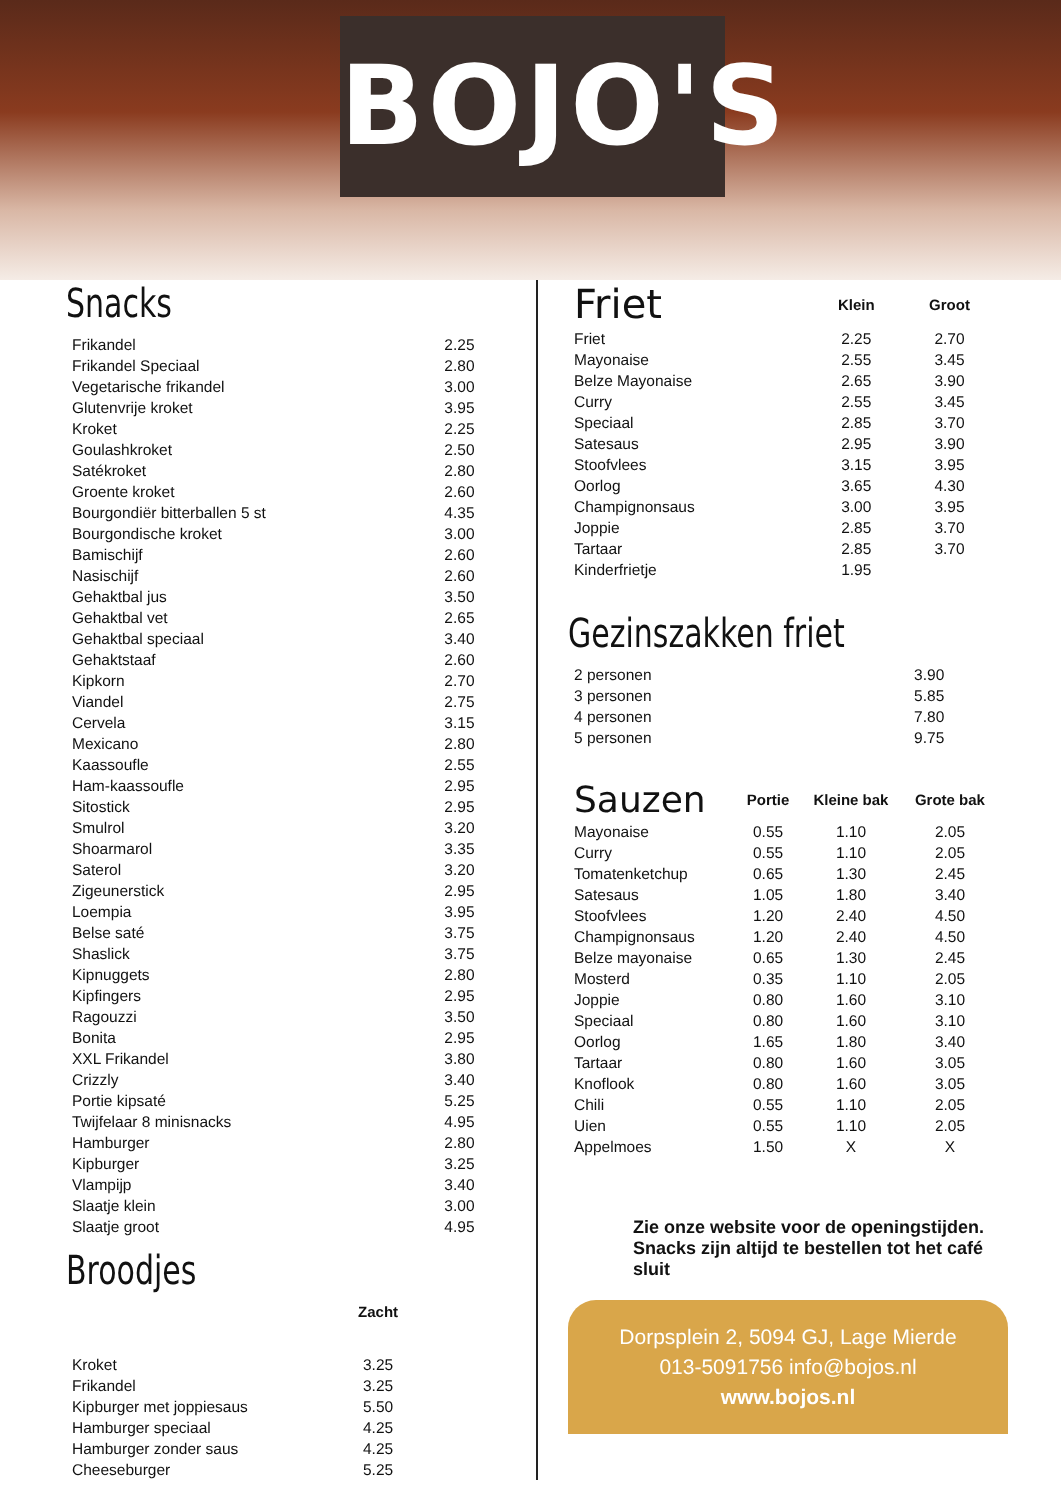BOJO'S
Snacks
| Frikandel | 2.25 |
| Frikandel Speciaal | 2.80 |
| Vegetarische frikandel | 3.00 |
| Glutenvrije kroket | 3.95 |
| Kroket | 2.25 |
| Goulashkroket | 2.50 |
| Satékroket | 2.80 |
| Groente kroket | 2.60 |
| Bourgondiër bitterballen 5 st | 4.35 |
| Bourgondische kroket | 3.00 |
| Bamischijf | 2.60 |
| Nasischijf | 2.60 |
| Gehaktbal jus | 3.50 |
| Gehaktbal vet | 2.65 |
| Gehaktbal speciaal | 3.40 |
| Gehaktstaaf | 2.60 |
| Kipkorn | 2.70 |
| Viandel | 2.75 |
| Cervela | 3.15 |
| Mexicano | 2.80 |
| Kaassoufle | 2.55 |
| Ham-kaassoufle | 2.95 |
| Sitostick | 2.95 |
| Smulrol | 3.20 |
| Shoarmarol | 3.35 |
| Saterol | 3.20 |
| Zigeunerstick | 2.95 |
| Loempia | 3.95 |
| Belse saté | 3.75 |
| Shaslick | 3.75 |
| Kipnuggets | 2.80 |
| Kipfingers | 2.95 |
| Ragouzzi | 3.50 |
| Bonita | 2.95 |
| XXL Frikandel | 3.80 |
| Crizzly | 3.40 |
| Portie kipsaté | 5.25 |
| Twijfelaar 8 minisnacks | 4.95 |
| Hamburger | 2.80 |
| Kipburger | 3.25 |
| Vlampijp | 3.40 |
| Slaatje klein | 3.00 |
| Slaatje groot | 4.95 |
Broodjes
| | Zacht |
| --- | --- |
| Kroket | 3.25 |
| Frikandel | 3.25 |
| Kipburger met joppiesaus | 5.50 |
| Hamburger speciaal | 4.25 |
| Hamburger zonder saus | 4.25 |
| Cheeseburger | 5.25 |
| Friet | Klein | Groot |
| --- | --- | --- |
| Friet | 2.25 | 2.70 |
| Mayonaise | 2.55 | 3.45 |
| Belze Mayonaise | 2.65 | 3.90 |
| Curry | 2.55 | 3.45 |
| Speciaal | 2.85 | 3.70 |
| Satesaus | 2.95 | 3.90 |
| Stoofvlees | 3.15 | 3.95 |
| Oorlog | 3.65 | 4.30 |
| Champignonsaus | 3.00 | 3.95 |
| Joppie | 2.85 | 3.70 |
| Tartaar | 2.85 | 3.70 |
| Kinderfrietje | 1.95 | |
Gezinszakken friet
| 2 personen | 3.90 |
| 3 personen | 5.85 |
| 4 personen | 7.80 |
| 5 personen | 9.75 |
| Sauzen | Portie | Kleine bak | Grote bak |
| --- | --- | --- | --- |
| Mayonaise | 0.55 | 1.10 | 2.05 |
| Curry | 0.55 | 1.10 | 2.05 |
| Tomatenketchup | 0.65 | 1.30 | 2.45 |
| Satesaus | 1.05 | 1.80 | 3.40 |
| Stoofvlees | 1.20 | 2.40 | 4.50 |
| Champignonsaus | 1.20 | 2.40 | 4.50 |
| Belze mayonaise | 0.65 | 1.30 | 2.45 |
| Mosterd | 0.35 | 1.10 | 2.05 |
| Joppie | 0.80 | 1.60 | 3.10 |
| Speciaal | 0.80 | 1.60 | 3.10 |
| Oorlog | 1.65 | 1.80 | 3.40 |
| Tartaar | 0.80 | 1.60 | 3.05 |
| Knoflook | 0.80 | 1.60 | 3.05 |
| Chili | 0.55 | 1.10 | 2.05 |
| Uien | 0.55 | 1.10 | 2.05 |
| Appelmoes | 1.50 | X | X |
Zie onze website voor de openingstijden. Snacks zijn altijd te bestellen tot het café sluit
Dorpsplein 2, 5094 GJ, Lage Mierde
013-5091756 info@bojos.nl
www.bojos.nl